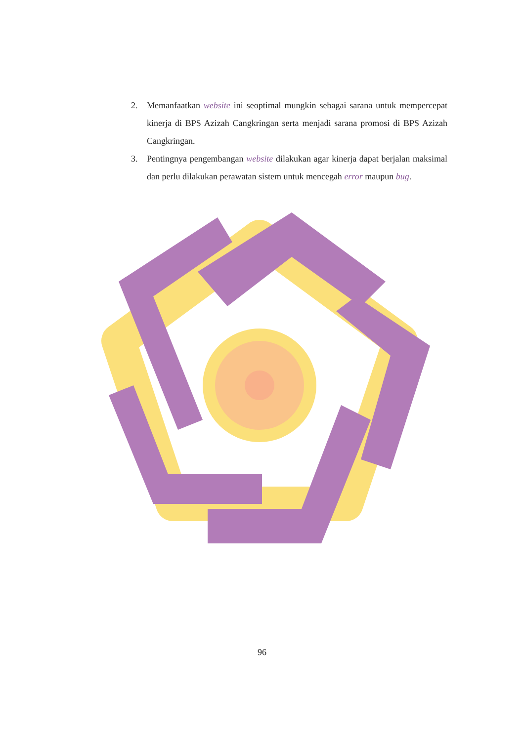2. Memanfaatkan website ini seoptimal mungkin sebagai sarana untuk mempercepat kinerja di BPS Azizah Cangkringan serta menjadi sarana promosi di BPS Azizah Cangkringan.
3. Pentingnya pengembangan website dilakukan agar kinerja dapat berjalan maksimal dan perlu dilakukan perawatan sistem untuk mencegah error maupun bug.
96